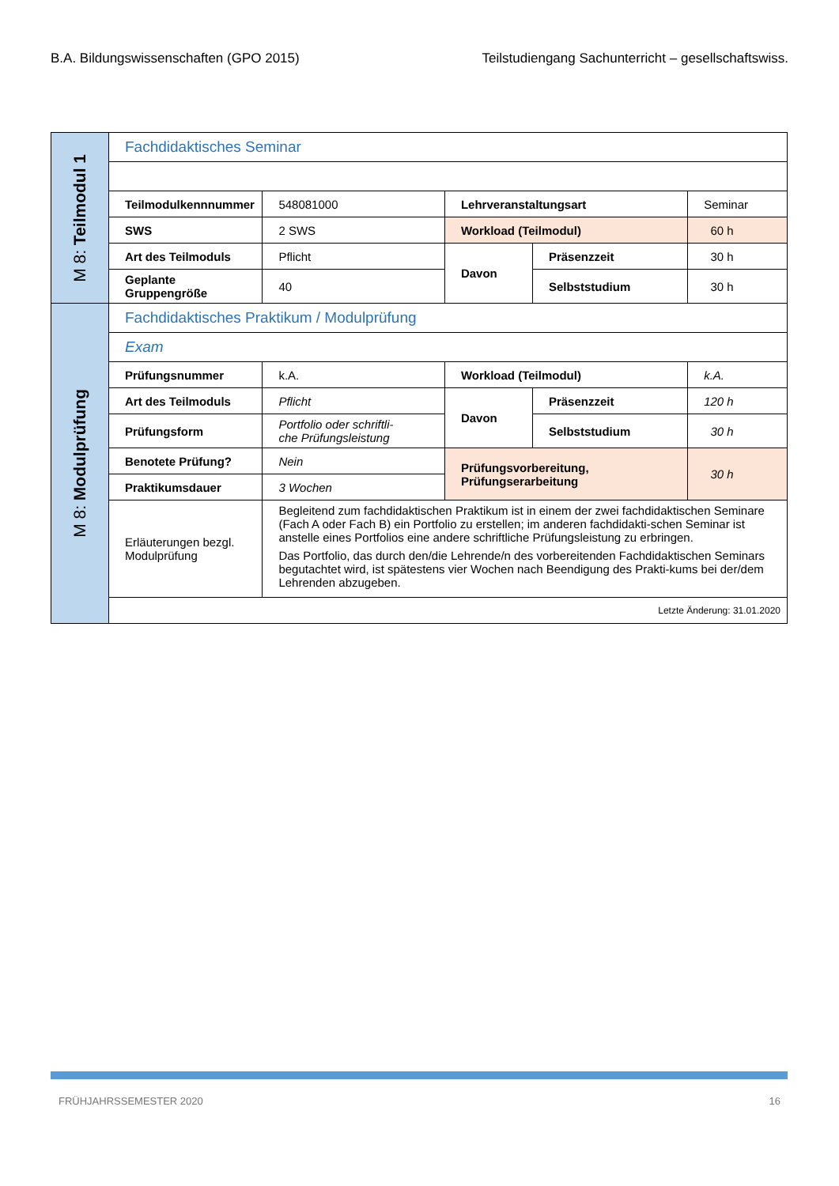B.A. Bildungswissenschaften (GPO 2015) Teilstudiengang Sachunterricht – gesellschaftswiss.
| M 8: Teilmodul 1 | Fachdidaktisches Seminar | | | | |
| | Teilmodulkennnummer | 548081000 | Lehrveranstaltungsart | | Seminar |
| | SWS | 2 SWS | Workload (Teilmodul) | | 60 h |
| | Art des Teilmoduls | Pflicht | Davon | Präsenzzeit | 30 h |
| | Geplante Gruppengröße | 40 | | Selbststudium | 30 h |
| M 8: Modulprüfung | Fachdidaktisches Praktikum / Modulprüfung | | | | |
| | Exam | | | | |
| | Prüfungsnummer | k.A. | Workload (Teilmodul) | | k.A. |
| | Art des Teilmoduls | Pflicht | Davon | Präsenzzeit | 120 h |
| | Prüfungsform | Portfolio oder schriftli- che Prüfungsleistung | | Selbststudium | 30 h |
| | Benotete Prüfung? | Nein | Prüfungsvorbereitung, Prüfungserarbeitung | | 30 h |
| | Praktikumsdauer | 3 Wochen | | | |
| | Erläuterungen bezgl. Modulprüfung | Begleitend zum fachdidaktischen Praktikum ist in einem der zwei fachdidaktischen Seminare (Fach A oder Fach B) ein Portfolio zu erstellen; im anderen fachdidakti-schen Seminar ist anstelle eines Portfolios eine andere schriftliche Prüfungsleistung zu erbringen. Das Portfolio, das durch den/die Lehrende/n des vorbereitenden Fachdidaktischen Seminars begutachtet wird, ist spätestens vier Wochen nach Beendigung des Prakti-kums bei der/dem Lehrenden abzugeben. | | | |
| | Letzte Änderung: 31.01.2020 | | | | |
FRÜHJAHRSSEMESTER 2020 16